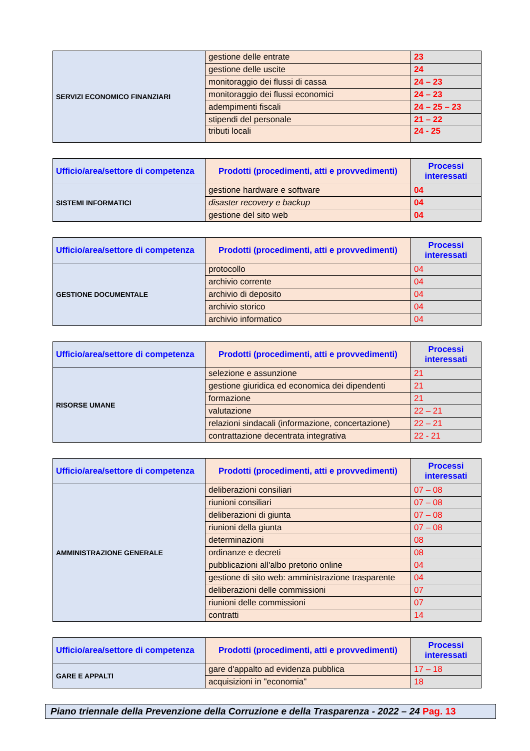| SERVIZI ECONOMICO FINANZIARI | gestione delle entrate | 23 |
| | gestione delle uscite | 24 |
| | monitoraggio dei flussi di cassa | 24 – 23 |
| | monitoraggio dei flussi economici | 24 – 23 |
| | adempimenti fiscali | 24 – 25 – 23 |
| | stipendi del personale | 21 – 22 |
| | tributi locali | 24 - 25 |
| Ufficio/area/settore di competenza | Prodotti (procedimenti, atti e provvedimenti) | Processi interessati |
| --- | --- | --- |
| SISTEMI INFORMATICI | gestione hardware e software | 04 |
| | disaster recovery e backup | 04 |
| | gestione del sito web | 04 |
| Ufficio/area/settore di competenza | Prodotti (procedimenti, atti e provvedimenti) | Processi interessati |
| --- | --- | --- |
| GESTIONE DOCUMENTALE | protocollo | 04 |
| | archivio corrente | 04 |
| | archivio di deposito | 04 |
| | archivio storico | 04 |
| | archivio informatico | 04 |
| Ufficio/area/settore di competenza | Prodotti (procedimenti, atti e provvedimenti) | Processi interessati |
| --- | --- | --- |
| RISORSE UMANE | selezione e assunzione | 21 |
| | gestione giuridica ed economica dei dipendenti | 21 |
| | formazione | 21 |
| | valutazione | 22 – 21 |
| | relazioni sindacali (informazione, concertazione) | 22 – 21 |
| | contrattazione decentrata integrativa | 22 - 21 |
| Ufficio/area/settore di competenza | Prodotti (procedimenti, atti e provvedimenti) | Processi interessati |
| --- | --- | --- |
| AMMINISTRAZIONE GENERALE | deliberazioni consiliari | 07 – 08 |
| | riunioni consiliari | 07 – 08 |
| | deliberazioni di giunta | 07 – 08 |
| | riunioni della giunta | 07 – 08 |
| | determinazioni | 08 |
| | ordinanze e decreti | 08 |
| | pubblicazioni all'albo pretorio online | 04 |
| | gestione di sito web: amministrazione trasparente | 04 |
| | deliberazioni delle commissioni | 07 |
| | riunioni delle commissioni | 07 |
| | contratti | 14 |
| Ufficio/area/settore di competenza | Prodotti (procedimenti, atti e provvedimenti) | Processi interessati |
| --- | --- | --- |
| GARE E APPALTI | gare d'appalto ad evidenza pubblica | 17 – 18 |
| | acquisizioni in "economia" | 18 |
Piano triennale della Prevenzione della Corruzione e della Trasparenza - 2022 – 24 Pag. 13